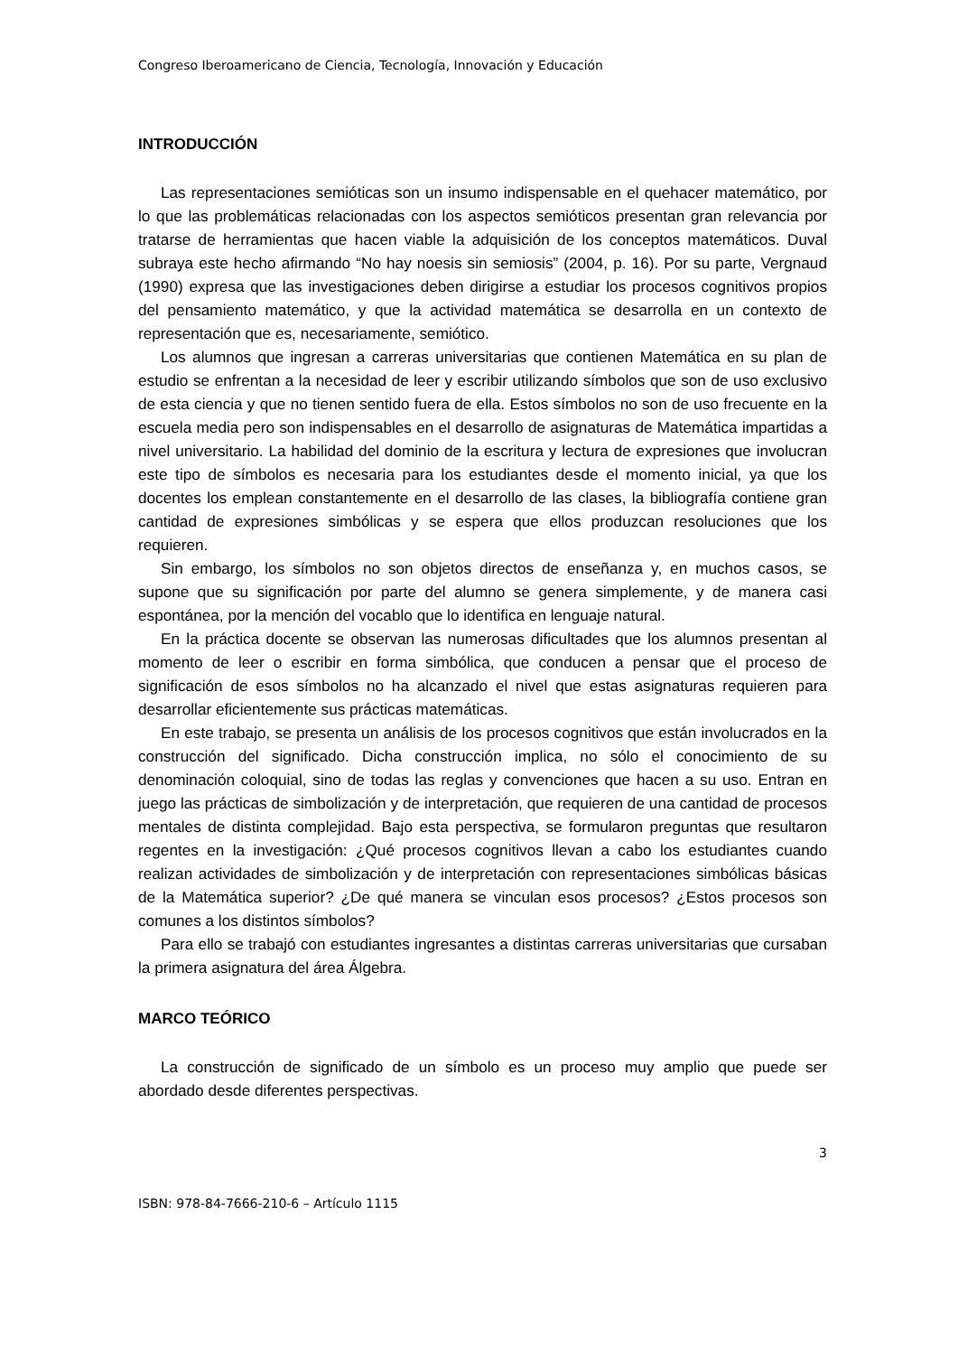Congreso Iberoamericano de Ciencia, Tecnología, Innovación y Educación
INTRODUCCIÓN
Las representaciones semióticas son un insumo indispensable en el quehacer matemático, por lo que las problemáticas relacionadas con los aspectos semióticos presentan gran relevancia por tratarse de herramientas que hacen viable la adquisición de los conceptos matemáticos. Duval subraya este hecho afirmando “No hay noesis sin semiosis” (2004, p. 16). Por su parte, Vergnaud (1990) expresa que las investigaciones deben dirigirse a estudiar los procesos cognitivos propios del pensamiento matemático, y que la actividad matemática se desarrolla en un contexto de representación que es, necesariamente, semiótico.
Los alumnos que ingresan a carreras universitarias que contienen Matemática en su plan de estudio se enfrentan a la necesidad de leer y escribir utilizando símbolos que son de uso exclusivo de esta ciencia y que no tienen sentido fuera de ella. Estos símbolos no son de uso frecuente en la escuela media pero son indispensables en el desarrollo de asignaturas de Matemática impartidas a nivel universitario. La habilidad del dominio de la escritura y lectura de expresiones que involucran este tipo de símbolos es necesaria para los estudiantes desde el momento inicial, ya que los docentes los emplean constantemente en el desarrollo de las clases, la bibliografía contiene gran cantidad de expresiones simbólicas y se espera que ellos produzcan resoluciones que los requieren.
Sin embargo, los símbolos no son objetos directos de enseñanza y, en muchos casos, se supone que su significación por parte del alumno se genera simplemente, y de manera casi espontánea, por la mención del vocablo que lo identifica en lenguaje natural.
En la práctica docente se observan las numerosas dificultades que los alumnos presentan al momento de leer o escribir en forma simbólica, que conducen a pensar que el proceso de significación de esos símbolos no ha alcanzado el nivel que estas asignaturas requieren para desarrollar eficientemente sus prácticas matemáticas.
En este trabajo, se presenta un análisis de los procesos cognitivos que están involucrados en la construcción del significado. Dicha construcción implica, no sólo el conocimiento de su denominación coloquial, sino de todas las reglas y convenciones que hacen a su uso. Entran en juego las prácticas de simbolización y de interpretación, que requieren de una cantidad de procesos mentales de distinta complejidad. Bajo esta perspectiva, se formularon preguntas que resultaron regentes en la investigación: ¿Qué procesos cognitivos llevan a cabo los estudiantes cuando realizan actividades de simbolización y de interpretación con representaciones simbólicas básicas de la Matemática superior? ¿De qué manera se vinculan esos procesos? ¿Estos procesos son comunes a los distintos símbolos?
Para ello se trabajó con estudiantes ingresantes a distintas carreras universitarias que cursaban la primera asignatura del área Álgebra.
MARCO TEÓRICO
La construcción de significado de un símbolo es un proceso muy amplio que puede ser abordado desde diferentes perspectivas.
3
ISBN: 978-84-7666-210-6 – Artículo 1115